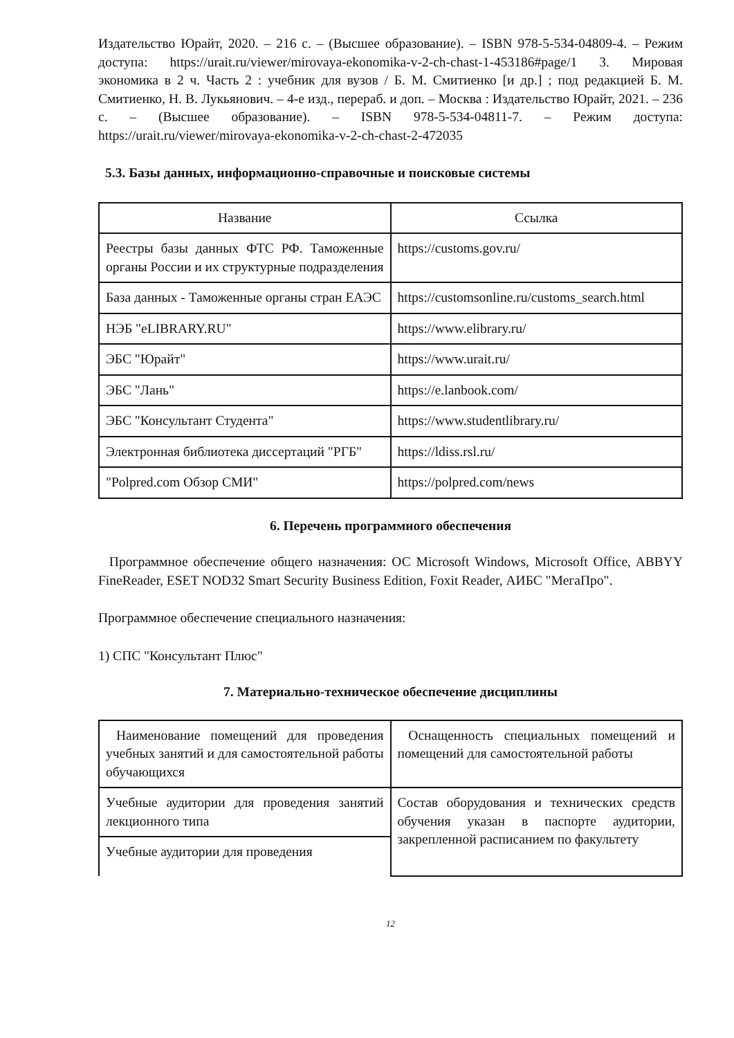Издательство Юрайт, 2020. – 216 с. – (Высшее образование). – ISBN 978-5-534-04809-4. – Режим доступа: https://urait.ru/viewer/mirovaya-ekonomika-v-2-ch-chast-1-453186#page/1 3. Мировая экономика в 2 ч. Часть 2 : учебник для вузов / Б. М. Смитиенко [и др.] ; под редакцией Б. М. Смитиенко, Н. В. Лукьянович. – 4-е изд., перераб. и доп. – Москва : Издательство Юрайт, 2021. – 236 с. – (Высшее образование). – ISBN 978-5-534-04811-7. – Режим доступа: https://urait.ru/viewer/mirovaya-ekonomika-v-2-ch-chast-2-472035
5.3. Базы данных, информационно-справочные и поисковые системы
| Название | Ссылка |
| --- | --- |
| Реестры базы данных ФТС РФ. Таможенные органы России и их структурные подразделения | https://customs.gov.ru/ |
| База данных - Таможенные органы стран ЕАЭС | https://customsonline.ru/customs_search.html |
| НЭБ "eLIBRARY.RU" | https://www.elibrary.ru/ |
| ЭБС "Юрайт" | https://www.urait.ru/ |
| ЭБС "Лань" | https://e.lanbook.com/ |
| ЭБС "Консультант Студента" | https://www.studentlibrary.ru/ |
| Электронная библиотека диссертаций "РГБ" | https://ldiss.rsl.ru/ |
| "Polpred.com Обзор СМИ" | https://polpred.com/news |
6. Перечень программного обеспечения
Программное обеспечение общего назначения: ОС Microsoft Windows, Microsoft Office, ABBYY FineReader, ESET NOD32 Smart Security Business Edition, Foxit Reader, АИБС "МегаПро".
Программное обеспечение специального назначения:
1) СПС "Консультант Плюс"
7. Материально-техническое обеспечение дисциплины
| Наименование помещений для проведения учебных занятий и для самостоятельной работы обучающихся | Оснащенность специальных помещений и помещений для самостоятельной работы |
| Учебные аудитории для проведения занятий лекционного типа | Состав оборудования и технических средств обучения указан в паспорте аудитории, закрепленной расписанием по факультету |
| Учебные аудитории для проведения | |
12